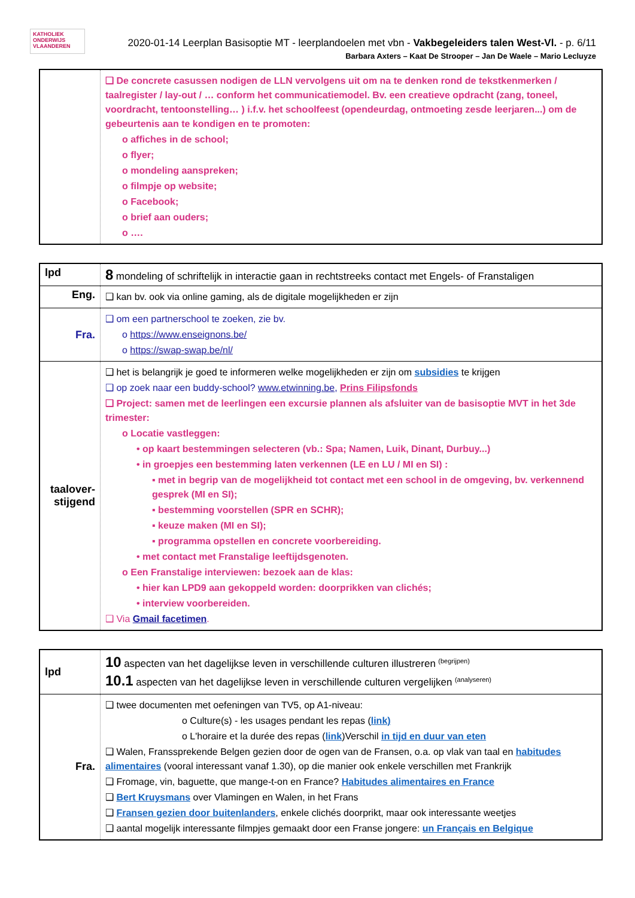KATHOLIEK
ONDERWIJS
VLAANDEREN
2020-01-14 Leerplan Basisoptie MT - leerplandoelen met vbn - Vakbegeleiders talen West-Vl. - p. 6/11
Barbara Axters – Kaat De Strooper – Jan De Waele – Mario Lecluyze
| | ❑ De concrete casussen nodigen de LLN vervolgens uit om na te denken rond de tekstkenmerken / taalregister / lay-out / … conform het communicatiemodel. Bv. een creatieve opdracht (zang, toneel, voordracht, tentoonstelling… ) i.f.v. het schoolfeest (opendeurdag, ontmoeting zesde leerjaren...) om de gebeurtenis aan te kondigen en te promoten: o affiches in de school; o flyer; o mondeling aanspreken; o filmpje op website; o Facebook; o brief aan ouders; o …. |
| lpd | 8 mondeling of schriftelijk in interactie gaan in rechtstreeks contact met Engels- of Franstaligen |
| Eng. | ❑ kan bv. ook via online gaming, als de digitale mogelijkheden er zijn |
| Fra. | ❑ om een partnerschool te zoeken, zie bv. o https://www.enseignons.be/ o https://swap-swap.be/nl/ |
| taalover- stijgend | ❑ het is belangrijk je goed te informeren welke mogelijkheden er zijn om subsidies te krijgen ❑ op zoek naar een buddy-school? www.etwinning.be , Prins Filipsfonds ❑ Project: samen met de leerlingen een excursie plannen als afsluiter van de basisoptie MVT in het 3de trimester: o Locatie vastleggen: • op kaart bestemmingen selecteren (vb.: Spa; Namen, Luik, Dinant, Durbuy...) • in groepjes een bestemming laten verkennen (LE en LU / MI en SI) : ▪ met in begrip van de mogelijkheid tot contact met een school in de omgeving, bv. verkennend gesprek (MI en SI); ▪ bestemming voorstellen (SPR en SCHR); ▪ keuze maken (MI en SI); ▪ programma opstellen en concrete voorbereiding. • met contact met Franstalige leeftijdsgenoten. o Een Franstalige interviewen: bezoek aan de klas: • hier kan LPD9 aan gekoppeld worden: doorprikken van clichés; • interview voorbereiden. ❑ Via Gmail facetimen . |
| lpd | 10 aspecten van het dagelijkse leven in verschillende culturen illustreren <sup>(begrijpen)</sup> 10.1 aspecten van het dagelijkse leven in verschillende culturen vergelijken <sup>(analyseren)</sup> |
| Fra. | ❑ twee documenten met oefeningen van TV5, op A1-niveau: o Culture(s) - les usages pendant les repas ( link) o L'horaire et la durée des repas ( link )Verschil in tijd en duur van eten ❑ Walen, Franssprekende Belgen gezien door de ogen van de Fransen, o.a. op vlak van taal en habitudes alimentaires (vooral interessant vanaf 1.30), op die manier ook enkele verschillen met Frankrijk ❑ Fromage, vin, baguette, que mange-t-on en France? Habitudes alimentaires en France ❑ Bert Kruysmans over Vlamingen en Walen, in het Frans ❑ Fransen gezien door buitenlanders , enkele clichés doorprikt, maar ook interessante weetjes ❑ aantal mogelijk interessante filmpjes gemaakt door een Franse jongere: un Français en Belgique |